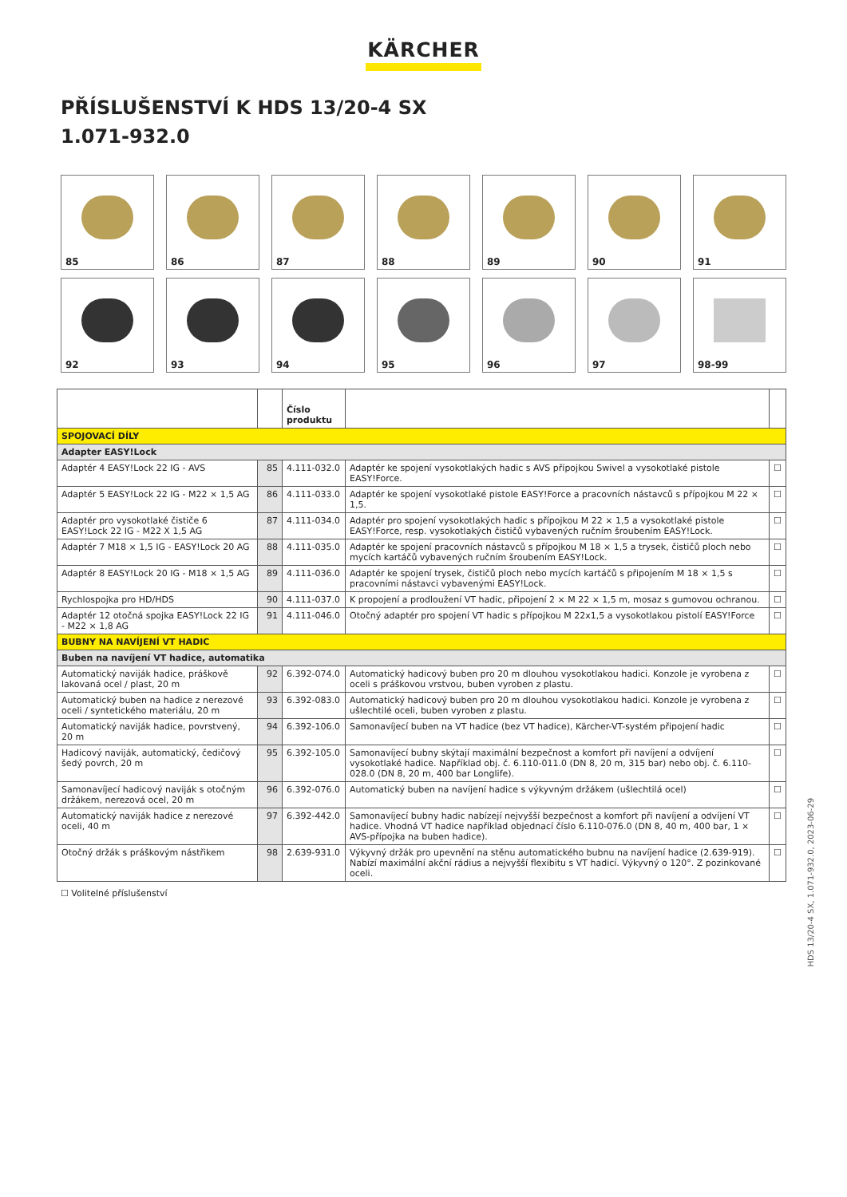KÄRCHER
PŘÍSLUŠENSTVÍ K HDS 13/20-4 SX
1.071-932.0
85
86
87
88
89
90
91
92
93
94
95
96
97
98-99
| | | Číslo produktu | | |
| --- | --- | --- | --- | --- |
| SPOJOVACÍ DÍLY | | | | |
| Adapter EASY!Lock | | | | |
| Adaptér 4 EASY!Lock 22 IG - AVS | 85 | 4.111-032.0 | Adaptér ke spojení vysokotlakých hadic s AVS přípojkou Swivel a vysokotlaké pistole EASY!Force. | ☐ |
| Adaptér 5 EASY!Lock 22 IG - M22 × 1,5 AG | 86 | 4.111-033.0 | Adaptér ke spojení vysokotlaké pistole EASY!Force a pracovních nástavců s přípojkou M 22 × 1,5. | ☐ |
| Adaptér pro vysokotlaké čističe 6 EASY!Lock 22 IG - M22 X 1,5 AG | 87 | 4.111-034.0 | Adaptér pro spojení vysokotlakých hadic s přípojkou M 22 × 1,5 a vysokotlaké pistole EASY!Force, resp. vysokotlakých čističů vybavených ručním šroubením EASY!Lock. | ☐ |
| Adaptér 7 M18 × 1,5 IG - EASY!Lock 20 AG | 88 | 4.111-035.0 | Adaptér ke spojení pracovních nástavců s přípojkou M 18 × 1,5 a trysek, čističů ploch nebo mycích kartáčů vybavených ručním šroubením EASY!Lock. | ☐ |
| Adaptér 8 EASY!Lock 20 IG - M18 × 1,5 AG | 89 | 4.111-036.0 | Adaptér ke spojení trysek, čističů ploch nebo mycích kartáčů s připojením M 18 × 1,5 s pracovními nástavci vybavenými EASY!Lock. | ☐ |
| Rychlospojka pro HD/HDS | 90 | 4.111-037.0 | K propojení a prodloužení VT hadic, připojení 2 × M 22 × 1,5 m, mosaz s gumovou ochranou. | ☐ |
| Adaptér 12 otočná spojka EASY!Lock 22 IG - M22 × 1,8 AG | 91 | 4.111-046.0 | Otočný adaptér pro spojení VT hadic s přípojkou M 22x1,5 a vysokotlakou pistolí EASY!Force | ☐ |
| BUBNY NA NAVÍJENÍ VT HADIC | | | | |
| Buben na navíjení VT hadice, automatika | | | | |
| Automatický naviják hadice, práškově lakovaná ocel / plast, 20 m | 92 | 6.392-074.0 | Automatický hadicový buben pro 20 m dlouhou vysokotlakou hadici. Konzole je vyrobena z oceli s práškovou vrstvou, buben vyroben z plastu. | ☐ |
| Automatický buben na hadice z nerezové oceli / syntetického materiálu, 20 m | 93 | 6.392-083.0 | Automatický hadicový buben pro 20 m dlouhou vysokotlakou hadici. Konzole je vyrobena z ušlechtilé oceli, buben vyroben z plastu. | ☐ |
| Automatický naviják hadice, povrstvený, 20 m | 94 | 6.392-106.0 | Samonavíjecí buben na VT hadice (bez VT hadice), Kärcher-VT-systém připojení hadic | ☐ |
| Hadicový naviják, automatický, čedičový šedý povrch, 20 m | 95 | 6.392-105.0 | Samonavíjecí bubny skýtají maximální bezpečnost a komfort při navíjení a odvíjení vysokotlaké hadice. Například obj. č. 6.110-011.0 (DN 8, 20 m, 315 bar) nebo obj. č. 6.110-028.0 (DN 8, 20 m, 400 bar Longlife). | ☐ |
| Samonavíjecí hadicový naviják s otočným držákem, nerezová ocel, 20 m | 96 | 6.392-076.0 | Automatický buben na navíjení hadice s výkyvným držákem (ušlechtilá ocel) | ☐ |
| Automatický naviják hadice z nerezové oceli, 40 m | 97 | 6.392-442.0 | Samonavíjecí bubny hadic nabízejí nejvyšší bezpečnost a komfort při navíjení a odvíjení VT hadice. Vhodná VT hadice například objednací číslo 6.110-076.0 (DN 8, 40 m, 400 bar, 1 × AVS-přípojka na buben hadice). | ☐ |
| Otočný držák s práškovým nástřikem | 98 | 2.639-931.0 | Výkyvný držák pro upevnění na stěnu automatického bubnu na navíjení hadice (2.639-919). Nabízí maximální akční rádius a nejvyšší flexibitu s VT hadicí. Výkyvný o 120°. Z pozinkované oceli. | ☐ |
☐ Volitelné příslušenství
HDS 13/20-4 SX, 1.071-932.0, 2023-06-29